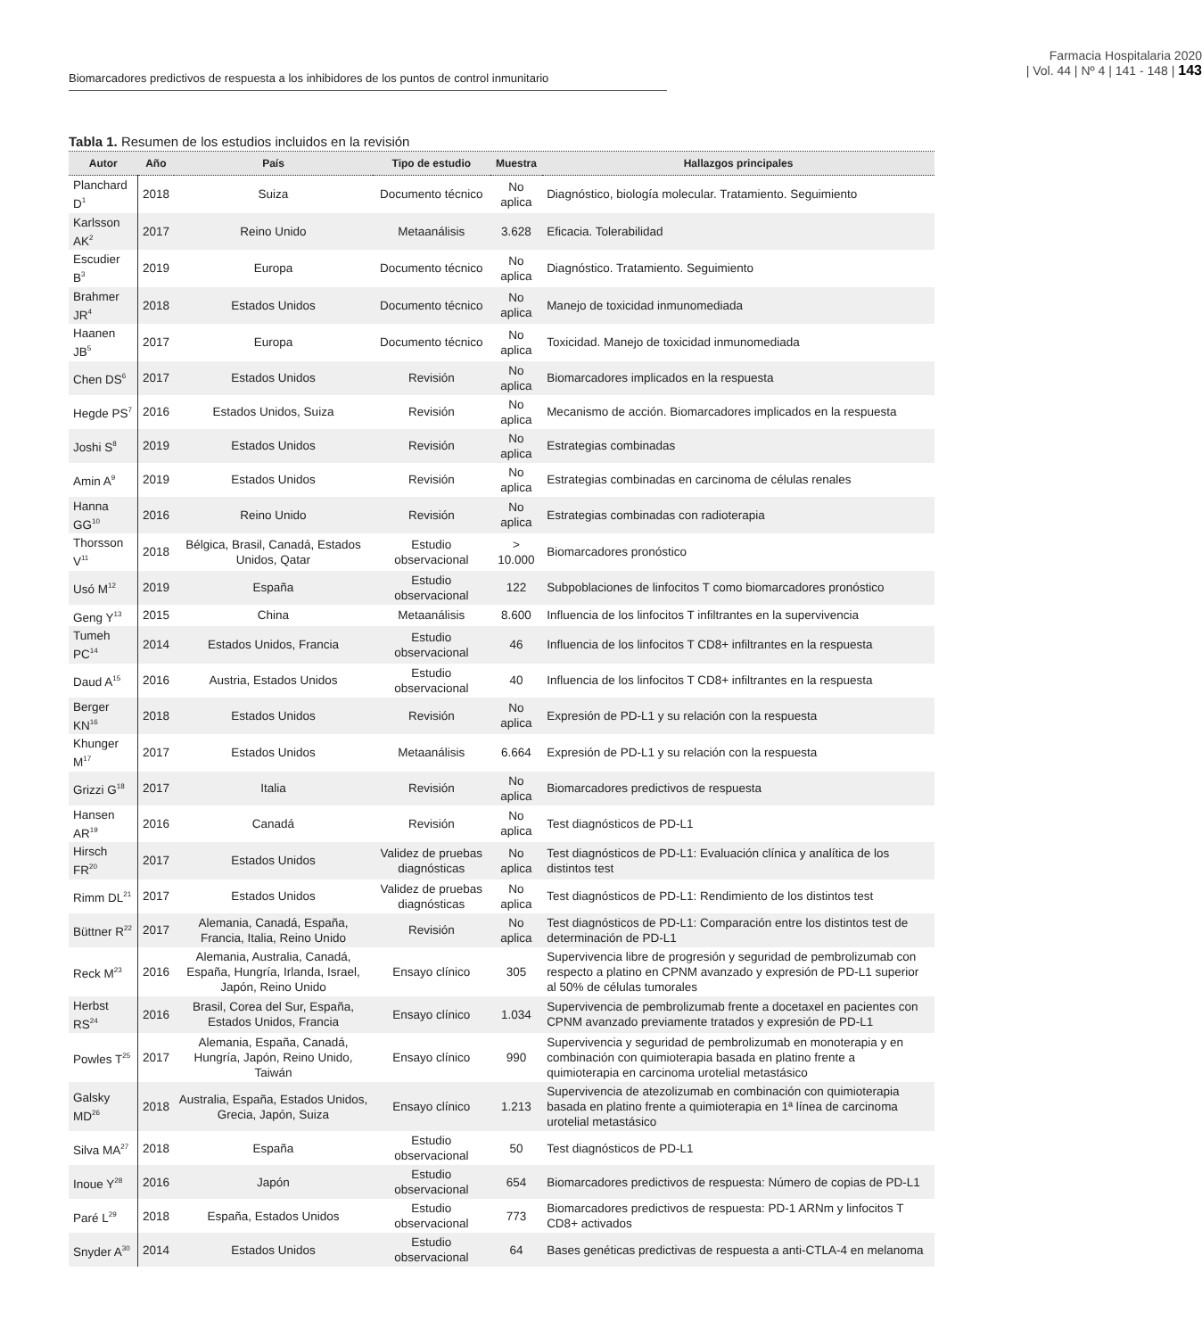Biomarcadores predictivos de respuesta a los inhibidores de los puntos de control inmunitario
Farmacia Hospitalaria 2020
| Vol. 44 | Nº 4 | 141 - 148 | 143
Tabla 1. Resumen de los estudios incluidos en la revisión
| Autor | Año | País | Tipo de estudio | Muestra | Hallazgos principales |
| --- | --- | --- | --- | --- | --- |
| Planchard D<sup>1</sup> | 2018 | Suiza | Documento técnico | No aplica | Diagnóstico, biología molecular. Tratamiento. Seguimiento |
| Karlsson AK<sup>2</sup> | 2017 | Reino Unido | Metaanálisis | 3.628 | Eficacia. Tolerabilidad |
| Escudier B<sup>3</sup> | 2019 | Europa | Documento técnico | No aplica | Diagnóstico. Tratamiento. Seguimiento |
| Brahmer JR<sup>4</sup> | 2018 | Estados Unidos | Documento técnico | No aplica | Manejo de toxicidad inmunomediada |
| Haanen JB<sup>5</sup> | 2017 | Europa | Documento técnico | No aplica | Toxicidad. Manejo de toxicidad inmunomediada |
| Chen DS<sup>6</sup> | 2017 | Estados Unidos | Revisión | No aplica | Biomarcadores implicados en la respuesta |
| Hegde PS<sup>7</sup> | 2016 | Estados Unidos, Suiza | Revisión | No aplica | Mecanismo de acción. Biomarcadores implicados en la respuesta |
| Joshi S<sup>8</sup> | 2019 | Estados Unidos | Revisión | No aplica | Estrategias combinadas |
| Amin A<sup>9</sup> | 2019 | Estados Unidos | Revisión | No aplica | Estrategias combinadas en carcinoma de células renales |
| Hanna GG<sup>10</sup> | 2016 | Reino Unido | Revisión | No aplica | Estrategias combinadas con radioterapia |
| Thorsson V<sup>11</sup> | 2018 | Bélgica, Brasil, Canadá, Estados Unidos, Qatar | Estudio observacional | > 10.000 | Biomarcadores pronóstico |
| Usó M<sup>12</sup> | 2019 | España | Estudio observacional | 122 | Subpoblaciones de linfocitos T como biomarcadores pronóstico |
| Geng Y<sup>13</sup> | 2015 | China | Metaanálisis | 8.600 | Influencia de los linfocitos T infiltrantes en la supervivencia |
| Tumeh PC<sup>14</sup> | 2014 | Estados Unidos, Francia | Estudio observacional | 46 | Influencia de los linfocitos T CD8+ infiltrantes en la respuesta |
| Daud A<sup>15</sup> | 2016 | Austria, Estados Unidos | Estudio observacional | 40 | Influencia de los linfocitos T CD8+ infiltrantes en la respuesta |
| Berger KN<sup>16</sup> | 2018 | Estados Unidos | Revisión | No aplica | Expresión de PD-L1 y su relación con la respuesta |
| Khunger M<sup>17</sup> | 2017 | Estados Unidos | Metaanálisis | 6.664 | Expresión de PD-L1 y su relación con la respuesta |
| Grizzi G<sup>18</sup> | 2017 | Italia | Revisión | No aplica | Biomarcadores predictivos de respuesta |
| Hansen AR<sup>19</sup> | 2016 | Canadá | Revisión | No aplica | Test diagnósticos de PD-L1 |
| Hirsch FR<sup>20</sup> | 2017 | Estados Unidos | Validez de pruebas diagnósticas | No aplica | Test diagnósticos de PD-L1: Evaluación clínica y analítica de los distintos test |
| Rimm DL<sup>21</sup> | 2017 | Estados Unidos | Validez de pruebas diagnósticas | No aplica | Test diagnósticos de PD-L1: Rendimiento de los distintos test |
| Büttner R<sup>22</sup> | 2017 | Alemania, Canadá, España, Francia, Italia, Reino Unido | Revisión | No aplica | Test diagnósticos de PD-L1: Comparación entre los distintos test de determinación de PD-L1 |
| Reck M<sup>23</sup> | 2016 | Alemania, Australia, Canadá, España, Hungría, Irlanda, Israel, Japón, Reino Unido | Ensayo clínico | 305 | Supervivencia libre de progresión y seguridad de pembrolizumab con respecto a platino en CPNM avanzado y expresión de PD-L1 superior al 50% de células tumorales |
| Herbst RS<sup>24</sup> | 2016 | Brasil, Corea del Sur, España, Estados Unidos, Francia | Ensayo clínico | 1.034 | Supervivencia de pembrolizumab frente a docetaxel en pacientes con CPNM avanzado previamente tratados y expresión de PD-L1 |
| Powles T<sup>25</sup> | 2017 | Alemania, España, Canadá, Hungría, Japón, Reino Unido, Taiwán | Ensayo clínico | 990 | Supervivencia y seguridad de pembrolizumab en monoterapia y en combinación con quimioterapia basada en platino frente a quimioterapia en carcinoma urotelial metastásico |
| Galsky MD<sup>26</sup> | 2018 | Australia, España, Estados Unidos, Grecia, Japón, Suiza | Ensayo clínico | 1.213 | Supervivencia de atezolizumab en combinación con quimioterapia basada en platino frente a quimioterapia en 1ª línea de carcinoma urotelial metastásico |
| Silva MA<sup>27</sup> | 2018 | España | Estudio observacional | 50 | Test diagnósticos de PD-L1 |
| Inoue Y<sup>28</sup> | 2016 | Japón | Estudio observacional | 654 | Biomarcadores predictivos de respuesta: Número de copias de PD-L1 |
| Paré L<sup>29</sup> | 2018 | España, Estados Unidos | Estudio observacional | 773 | Biomarcadores predictivos de respuesta: PD-1 ARNm y linfocitos T CD8+ activados |
| Snyder A<sup>30</sup> | 2014 | Estados Unidos | Estudio observacional | 64 | Bases genéticas predictivas de respuesta a anti-CTLA-4 en melanoma |